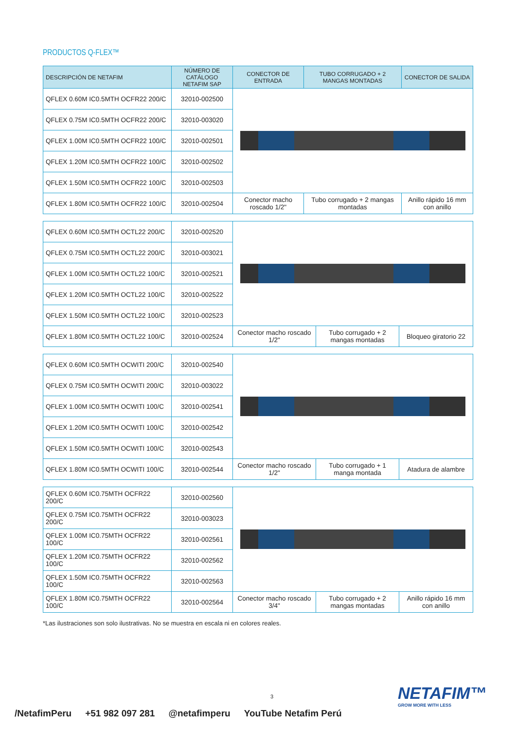PRODUCTOS Q-FLEX™
| DESCRIPCIÓN DE NETAFIM | NÚMERO DE CATÁLOGO NETAFIM SAP | CONECTOR DE ENTRADA | TUBO CORRUGADO + 2 MANGAS MONTADAS | CONECTOR DE SALIDA |
| --- | --- | --- | --- | --- |
| QFLEX 0.60M IC0.5MTH OCFR22 200/C | 32010-002500 | | | |
| QFLEX 0.75M IC0.5MTH OCFR22 200/C | 32010-003020 | | | |
| QFLEX 1.00M IC0.5MTH OCFR22 100/C | 32010-002501 | | | |
| QFLEX 1.20M IC0.5MTH OCFR22 100/C | 32010-002502 | | | |
| QFLEX 1.50M IC0.5MTH OCFR22 100/C | 32010-002503 | | | |
| QFLEX 1.80M IC0.5MTH OCFR22 100/C | 32010-002504 | Conector macho roscado 1/2" | Tubo corrugado + 2 mangas montadas | Anillo rápido 16 mm con anillo |
| QFLEX 0.60M IC0.5MTH OCTL22 200/C | 32010-002520 | | | |
| QFLEX 0.75M IC0.5MTH OCTL22 200/C | 32010-003021 | | | |
| QFLEX 1.00M IC0.5MTH OCTL22 100/C | 32010-002521 | | | |
| QFLEX 1.20M IC0.5MTH OCTL22 100/C | 32010-002522 | | | |
| QFLEX 1.50M IC0.5MTH OCTL22 100/C | 32010-002523 | | | |
| QFLEX 1.80M IC0.5MTH OCTL22 100/C | 32010-002524 | Conector macho roscado 1/2" | Tubo corrugado + 2 mangas montadas | Bloqueo giratorio 22 |
| QFLEX 0.60M IC0.5MTH OCWITI 200/C | 32010-002540 | | | |
| QFLEX 0.75M IC0.5MTH OCWITI 200/C | 32010-003022 | | | |
| QFLEX 1.00M IC0.5MTH OCWITI 100/C | 32010-002541 | | | |
| QFLEX 1.20M IC0.5MTH OCWITI 100/C | 32010-002542 | | | |
| QFLEX 1.50M IC0.5MTH OCWITI 100/C | 32010-002543 | | | |
| QFLEX 1.80M IC0.5MTH OCWITI 100/C | 32010-002544 | Conector macho roscado 1/2" | Tubo corrugado + 1 manga montada | Atadura de alambre |
| QFLEX 0.60M IC0.75MTH OCFR22 200/C | 32010-002560 | | | |
| QFLEX 0.75M IC0.75MTH OCFR22 200/C | 32010-003023 | | | |
| QFLEX 1.00M IC0.75MTH OCFR22 100/C | 32010-002561 | | | |
| QFLEX 1.20M IC0.75MTH OCFR22 100/C | 32010-002562 | | | |
| QFLEX 1.50M IC0.75MTH OCFR22 100/C | 32010-002563 | | | |
| QFLEX 1.80M IC0.75MTH OCFR22 100/C | 32010-002564 | Conector macho roscado 3/4" | Tubo corrugado + 2 mangas montadas | Anillo rápido 16 mm con anillo |
*Las ilustraciones son solo ilustrativas. No se muestra en escala ni en colores reales.
3 NETAFIM™
GROW MORE WITH LESS
/NetafimPeru +51 982 097 281 @netafimperu YouTube Netafim Perú